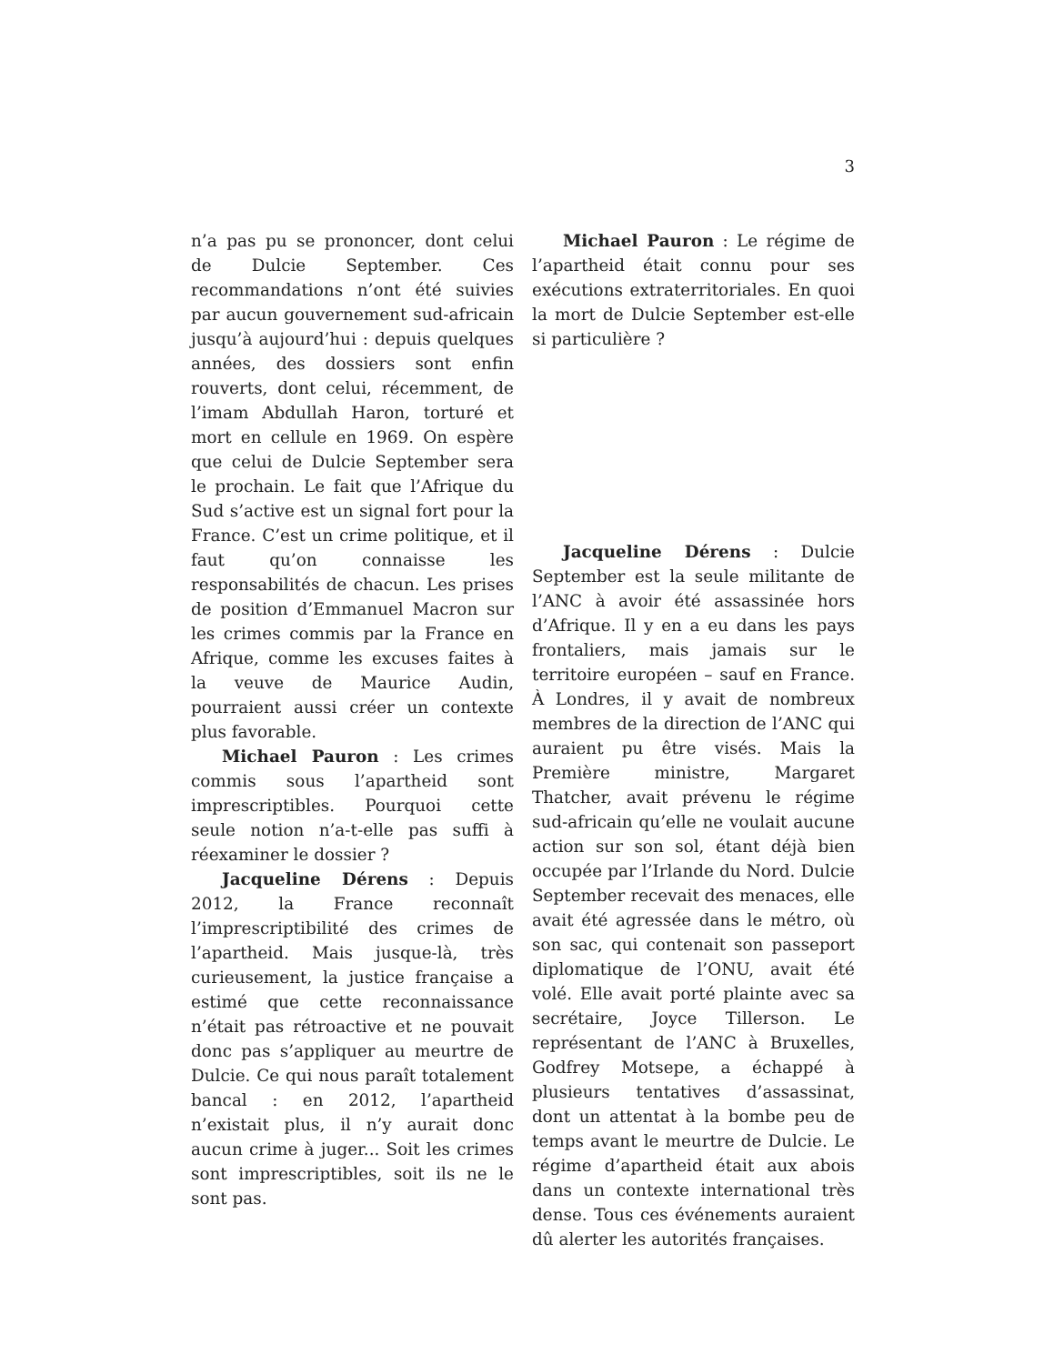3
n’a pas pu se prononcer, dont celui de Dulcie September. Ces recommandations n’ont été suivies par aucun gouvernement sud-africain jusqu’à aujourd’hui : depuis quelques années, des dossiers sont enfin rouverts, dont celui, récemment, de l’imam Abdullah Haron, torturé et mort en cellule en 1969. On espère que celui de Dulcie September sera le prochain. Le fait que l’Afrique du Sud s’active est un signal fort pour la France. C’est un crime politique, et il faut qu’on connaisse les responsabilités de chacun. Les prises de position d’Emmanuel Macron sur les crimes commis par la France en Afrique, comme les excuses faites à la veuve de Maurice Audin, pourraient aussi créer un contexte plus favorable.
Michael Pauron : Les crimes commis sous l’apartheid sont imprescriptibles. Pourquoi cette seule notion n’a-t-elle pas suffi à réexaminer le dossier ?
Jacqueline Dérens : Depuis 2012, la France reconnaît l’imprescriptibilité des crimes de l’apartheid. Mais jusque-là, très curieusement, la justice française a estimé que cette reconnaissance n’était pas rétroactive et ne pouvait donc pas s’appliquer au meurtre de Dulcie. Ce qui nous paraît totalement bancal : en 2012, l’apartheid n’existait plus, il n’y aurait donc aucun crime à juger... Soit les crimes sont imprescriptibles, soit ils ne le sont pas.
Michael Pauron : Le régime de l’apartheid était connu pour ses exécutions extraterritoriales. En quoi la mort de Dulcie September est-elle si particulière ?
Jacqueline Dérens : Dulcie September est la seule militante de l’ANC à avoir été assassinée hors d’Afrique. Il y en a eu dans les pays frontaliers, mais jamais sur le territoire européen – sauf en France. À Londres, il y avait de nombreux membres de la direction de l’ANC qui auraient pu être visés. Mais la Première ministre, Margaret Thatcher, avait prévenu le régime sud-africain qu’elle ne voulait aucune action sur son sol, étant déjà bien occupée par l’Irlande du Nord. Dulcie September recevait des menaces, elle avait été agressée dans le métro, où son sac, qui contenait son passeport diplomatique de l’ONU, avait été volé. Elle avait porté plainte avec sa secrétaire, Joyce Tillerson. Le représentant de l’ANC à Bruxelles, Godfrey Motsepe, a échappé à plusieurs tentatives d’assassinat, dont un attentat à la bombe peu de temps avant le meurtre de Dulcie. Le régime d’apartheid était aux abois dans un contexte international très dense. Tous ces événements auraient dû alerter les autorités françaises.